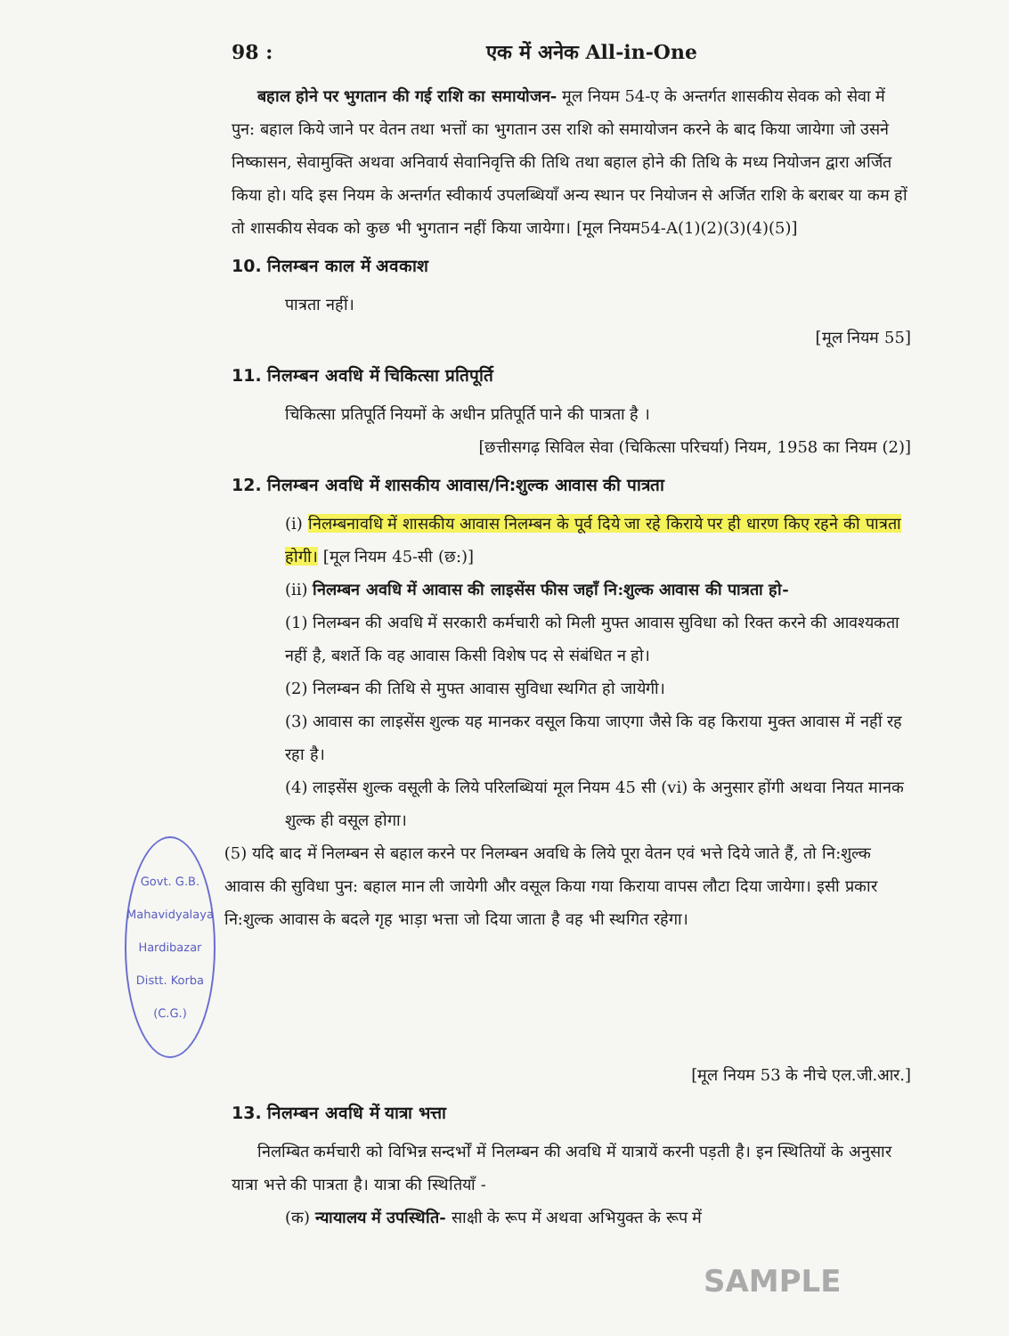98 : एक में अनेक All-in-One
बहाल होने पर भुगतान की गई राशि का समायोजन- मूल नियम 54-ए के अन्तर्गत शासकीय सेवक को सेवा में पुन: बहाल किये जाने पर वेतन तथा भत्तों का भुगतान उस राशि को समायोजन करने के बाद किया जायेगा जो उसने निष्कासन, सेवामुक्ति अथवा अनिवार्य सेवानिवृत्ति की तिथि तथा बहाल होने की तिथि के मध्य नियोजन द्वारा अर्जित किया हो। यदि इस नियम के अन्तर्गत स्वीकार्य उपलब्धियाँ अन्य स्थान पर नियोजन से अर्जित राशि के बराबर या कम हों तो शासकीय सेवक को कुछ भी भुगतान नहीं किया जायेगा। [मूल नियम54-A(1)(2)(3)(4)(5)]
10. निलम्बन काल में अवकाश
पात्रता नहीं।
[मूल नियम 55]
11. निलम्बन अवधि में चिकित्सा प्रतिपूर्ति
चिकित्सा प्रतिपूर्ति नियमों के अधीन प्रतिपूर्ति पाने की पात्रता है ।
[छत्तीसगढ़ सिविल सेवा (चिकित्सा परिचर्या) नियम, 1958 का नियम (2)]
12. निलम्बन अवधि में शासकीय आवास/नि:शुल्क आवास की पात्रता
(i) निलम्बनावधि में शासकीय आवास निलम्बन के पूर्व दिये जा रहे किराये पर ही धारण किए रहने की पात्रता होगी। [मूल नियम 45-सी (छ:)]
(ii) निलम्बन अवधि में आवास की लाइसेंस फीस जहाँ नि:शुल्क आवास की पात्रता हो-
(1) निलम्बन की अवधि में सरकारी कर्मचारी को मिली मुफ्त आवास सुविधा को रिक्त करने की आवश्यकता नहीं है, बशर्ते कि वह आवास किसी विशेष पद से संबंधित न हो।
(2) निलम्बन की तिथि से मुफ्त आवास सुविधा स्थगित हो जायेगी।
(3) आवास का लाइसेंस शुल्क यह मानकर वसूल किया जाएगा जैसे कि वह किराया मुक्त आवास में नहीं रह रहा है।
(4) लाइसेंस शुल्क वसूली के लिये परिलब्धियां मूल नियम 45 सी (vi) के अनुसार होंगी अथवा नियत मानक शुल्क ही वसूल होगा।
Govt. G.B. Mahavidyalaya
Hardibazar
Distt. Korba (C.G.)
(5) यदि बाद में निलम्बन से बहाल करने पर निलम्बन अवधि के लिये पूरा वेतन एवं भत्ते दिये जाते हैं, तो नि:शुल्क आवास की सुविधा पुन: बहाल मान ली जायेगी और वसूल किया गया किराया वापस लौटा दिया जायेगा। इसी प्रकार नि:शुल्क आवास के बदले गृह भाड़ा भत्ता जो दिया जाता है वह भी स्थगित रहेगा।
[मूल नियम 53 के नीचे एल.जी.आर.]
13. निलम्बन अवधि में यात्रा भत्ता
निलम्बित कर्मचारी को विभिन्न सन्दर्भों में निलम्बन की अवधि में यात्रायें करनी पड़ती है। इन स्थितियों के अनुसार यात्रा भत्ते की पात्रता है। यात्रा की स्थितियाँ -
(क) न्यायालय में उपस्थिति- साक्षी के रूप में अथवा अभियुक्त के रूप में
SAMPLE